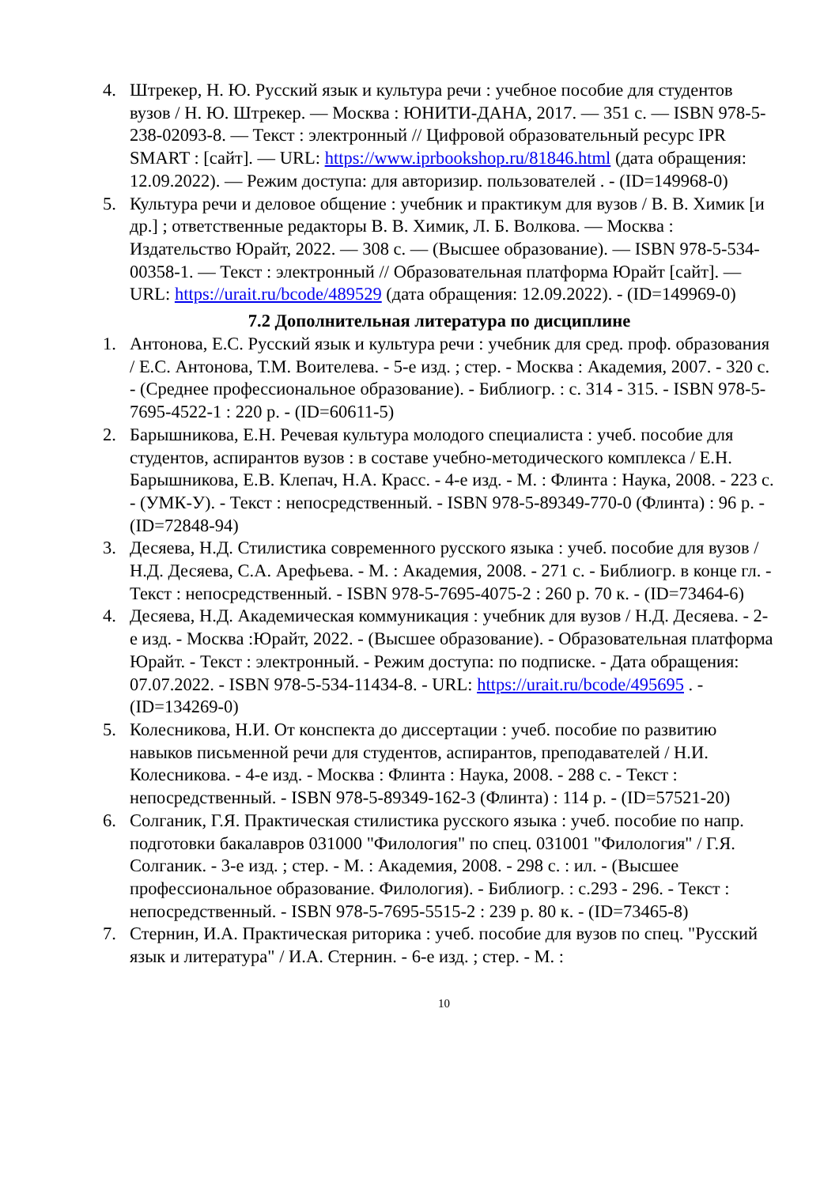4. Штрекер, Н. Ю. Русский язык и культура речи : учебное пособие для студентов вузов / Н. Ю. Штрекер. — Москва : ЮНИТИ-ДАНА, 2017. — 351 с. — ISBN 978-5-238-02093-8. — Текст : электронный // Цифровой образовательный ресурс IPR SMART : [сайт]. — URL: https://www.iprbookshop.ru/81846.html (дата обращения: 12.09.2022). — Режим доступа: для авторизир. пользователей . - (ID=149968-0)
5. Культура речи и деловое общение : учебник и практикум для вузов / В. В. Химик [и др.] ; ответственные редакторы В. В. Химик, Л. Б. Волкова. — Москва : Издательство Юрайт, 2022. — 308 с. — (Высшее образование). — ISBN 978-5-534-00358-1. — Текст : электронный // Образовательная платформа Юрайт [сайт]. — URL: https://urait.ru/bcode/489529 (дата обращения: 12.09.2022). - (ID=149969-0)
7.2 Дополнительная литература по дисциплине
1. Антонова, Е.С. Русский язык и культура речи : учебник для сред. проф. образования / Е.С. Антонова, Т.М. Воителева. - 5-е изд. ; стер. - Москва : Академия, 2007. - 320 с. - (Среднее профессиональное образование). - Библиогр. : с. 314 - 315. - ISBN 978-5-7695-4522-1 : 220 р. - (ID=60611-5)
2. Барышникова, Е.Н. Речевая культура молодого специалиста : учеб. пособие для студентов, аспирантов вузов : в составе учебно-методического комплекса / Е.Н. Барышникова, Е.В. Клепач, Н.А. Красс. - 4-е изд. - М. : Флинта : Наука, 2008. - 223 с. - (УМК-У). - Текст : непосредственный. - ISBN 978-5-89349-770-0 (Флинта) : 96 р. - (ID=72848-94)
3. Десяева, Н.Д. Стилистика современного русского языка : учеб. пособие для вузов / Н.Д. Десяева, С.А. Арефьева. - М. : Академия, 2008. - 271 с. - Библиогр. в конце гл. - Текст : непосредственный. - ISBN 978-5-7695-4075-2 : 260 р. 70 к. - (ID=73464-6)
4. Десяева, Н.Д. Академическая коммуникация : учебник для вузов / Н.Д. Десяева. - 2-е изд. - Москва :Юрайт, 2022. - (Высшее образование). - Образовательная платформа Юрайт. - Текст : электронный. - Режим доступа: по подписке. - Дата обращения: 07.07.2022. - ISBN 978-5-534-11434-8. - URL: https://urait.ru/bcode/495695 . - (ID=134269-0)
5. Колесникова, Н.И. От конспекта до диссертации : учеб. пособие по развитию навыков письменной речи для студентов, аспирантов, преподавателей / Н.И. Колесникова. - 4-е изд. - Москва : Флинта : Наука, 2008. - 288 с. - Текст : непосредственный. - ISBN 978-5-89349-162-3 (Флинта) : 114 р. - (ID=57521-20)
6. Солганик, Г.Я. Практическая стилистика русского языка : учеб. пособие по напр. подготовки бакалавров 031000 "Филология" по спец. 031001 "Филология" / Г.Я. Солганик. - 3-е изд. ; стер. - М. : Академия, 2008. - 298 с. : ил. - (Высшее профессиональное образование. Филология). - Библиогр. : с.293 - 296. - Текст : непосредственный. - ISBN 978-5-7695-5515-2 : 239 р. 80 к. - (ID=73465-8)
7. Стернин, И.А. Практическая риторика : учеб. пособие для вузов по спец. "Русский язык и литература" / И.А. Стернин. - 6-е изд. ; стер. - М. :
10